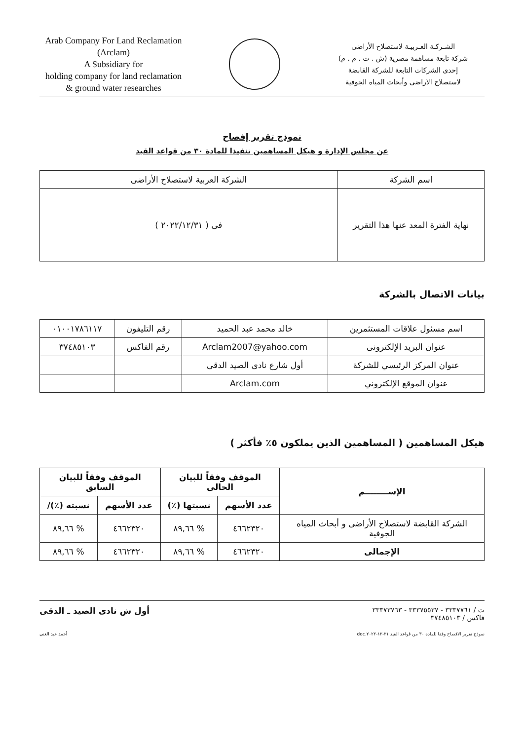Arab Company For Land Reclamation
(Arclam)
A Subsidiary for
holding company for land reclamation
& ground water researches
الشـركـة العـربيـة لاستصلاح الأراضى
شركة تابعة مساهمة مصرية (ش . ت . م . م)
إحدى الشركات التابعة للشركة القابضة
لاستصلاح الاراضى وأبحاث المياه الجوفية
نموذج تقرير إفصاح
عن مجلس الإدارة و هيكل المساهمين تنفيذا للمادة ٣٠ من قواعد القيد
| اسم الشركة | الشركة العربية لاستصلاح الأراضى |
| نهاية الفترة المعد عنها هذا التقرير | فى ( ٢٠٢٢/١٢/٣١ ) |
بيانات الاتصال بالشركة
| اسم مسئول علاقات المستثمرين | خالد محمد عبد الحميد | رقم التليفون | ٠١٠٠١٧٨٦١١٧ |
| عنوان البريد الإلكترونى | Arclam2007@yahoo.com | رقم الفاكس | ٣٧٤٨٥١٠٣ |
| عنوان المركز الرئيسي للشركة | أول شارع نادى الصيد الدقى | | |
| عنوان الموقع الإلكتروني | Arclam.com | | |
هيكل المساهمين ( المساهمين الذين يملكون ٥٪ فأكثر )
| الإســــــــم | الموقف وفقاً للبيان الحالى | | الموقف وفقاً للبيان السابق | |
| --- | --- | --- | --- | --- |
| | عدد الأسهم | نسبتها (٪) | عدد الأسهم | نسبته (٪)/ |
| الشركة القابضة لاستصلاح الأراضى و أبحاث المياه الجوفية | ٤٦٦٢٣٢٠ | % ٨٩,٦٦ | ٤٦٦٢٣٢٠ | % ٨٩,٦٦ |
| الإجمالى | ٤٦٦٢٣٢٠ | % ٨٩,٦٦ | ٤٦٦٢٣٢٠ | % ٨٩,٦٦ |
ت / ٣٣٣٧٧٦١ - ٣٣٣٧٥٥٣٧ - ٣٣٣٧٣٧٦٣
فاكس / ٣٧٤٨٥١٠٣
أول ش نادى الصيد ـ الدقى
نموذج تقرير الافصاح وفقا للمادة ٣٠ من قواعد القيد ٣١-١٢-٢٠٢٢.doc أحمد عبد الغنى